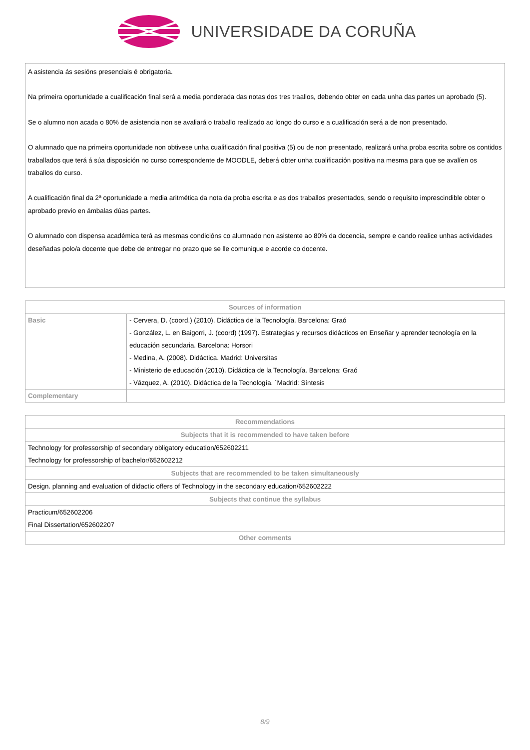UNIVERSIDADE DA CORUÑA
A asistencia ás sesións presenciais é obrigatoria.
Na primeira oportunidade a cualificación final será a media ponderada das notas dos tres traallos, debendo obter en cada unha das partes un aprobado (5).
Se o alumno non acada o 80% de asistencia non se avaliará o traballo realizado ao longo do curso e a cualificación será a de non presentado.
O alumnado que na primeira oportunidade non obtivese unha cualificación final positiva (5) ou de non presentado, realizará unha proba escrita sobre os contidos traballados que terá á súa disposición no curso correspondente de MOODLE, deberá obter unha cualificación positiva na mesma para que se avalíen os traballos do curso.
A cualificación final da 2ª oportunidade a media aritmética da nota da proba escrita e as dos traballos presentados, sendo o requisito imprescindible obter o aprobado previo en ámbalas dúas partes.
O alumnado con dispensa académica terá as mesmas condicións co alumnado non asistente ao 80% da docencia, sempre e cando realice unhas actividades deseñadas polo/a docente que debe de entregar no prazo que se lle comunique e acorde co docente.
| Sources of information | |
| --- | --- |
| Basic | - Cervera, D. (coord.) (2010). Didáctica de la Tecnología. Barcelona: Graó - González, L. en Baigorri, J. (coord) (1997). Estrategias y recursos didácticos en Enseñar y aprender tecnología en la educación secundaria. Barcelona: Horsori - Medina, A. (2008). Didáctica. Madrid: Universitas - Ministerio de educación (2010). Didáctica de la Tecnología. Barcelona: Graó - Vázquez, A. (2010). Didáctica de la Tecnología. ´Madrid: Síntesis |
| Complementary | |
| Recommendations |
| --- |
| Subjects that it is recommended to have taken before |
| Technology for professorship of secondary obligatory education/652602211 Technology for professorship of bachelor/652602212 |
| Subjects that are recommended to be taken simultaneously |
| Design. planning and evaluation of didactic offers of Technology in the secondary education/652602222 |
| Subjects that continue the syllabus |
| Practicum/652602206 Final Dissertation/652602207 |
| Other comments |
8/9